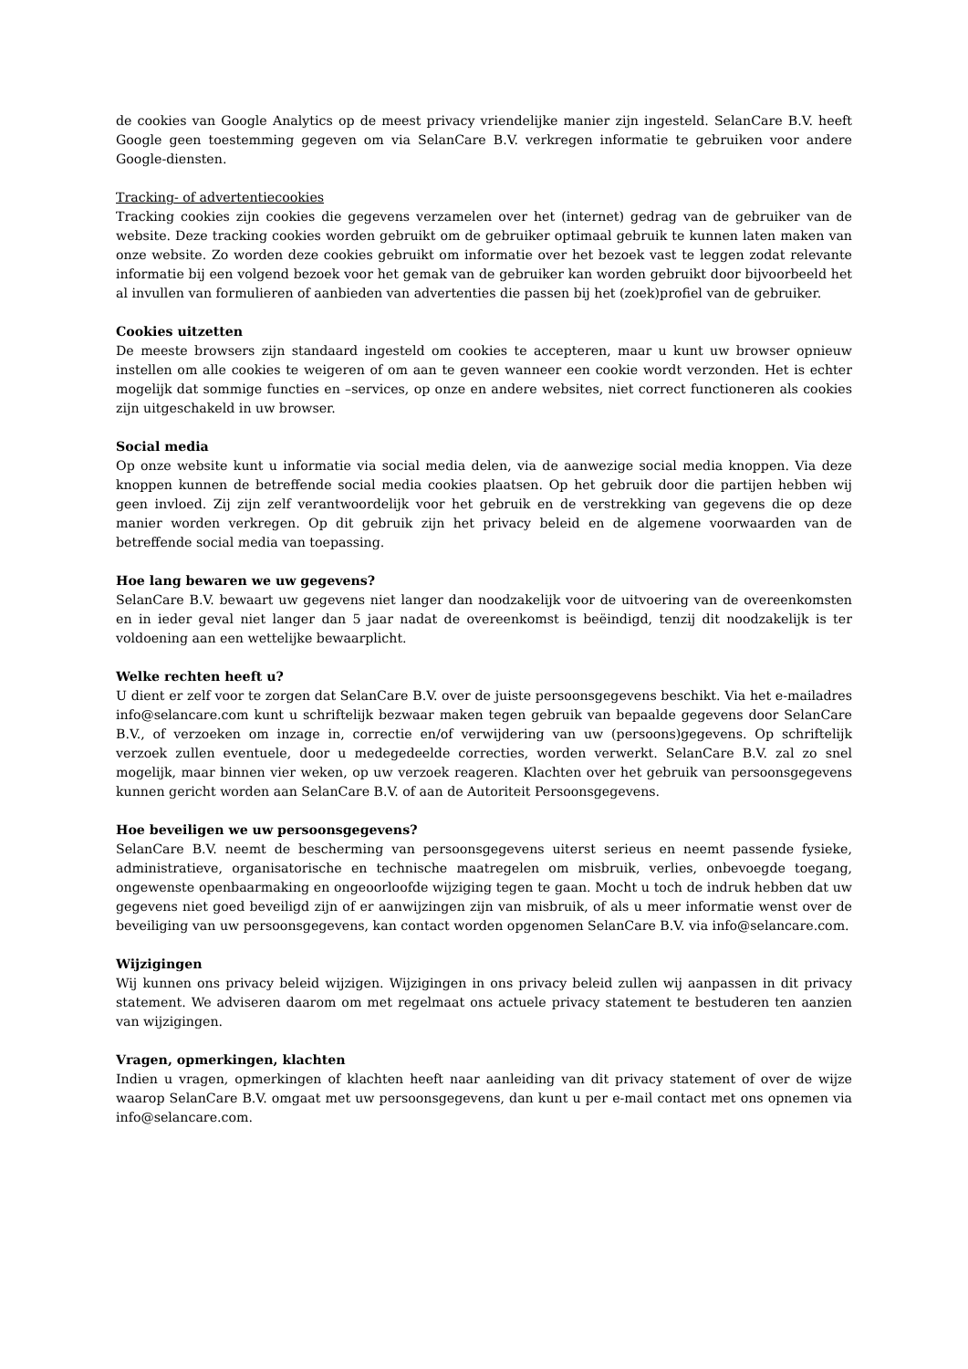de cookies van Google Analytics op de meest privacy vriendelijke manier zijn ingesteld. SelanCare B.V. heeft Google geen toestemming gegeven om via SelanCare B.V. verkregen informatie te gebruiken voor andere Google-diensten.
Tracking- of advertentiecookies
Tracking cookies zijn cookies die gegevens verzamelen over het (internet) gedrag van de gebruiker van de website. Deze tracking cookies worden gebruikt om de gebruiker optimaal gebruik te kunnen laten maken van onze website. Zo worden deze cookies gebruikt om informatie over het bezoek vast te leggen zodat relevante informatie bij een volgend bezoek voor het gemak van de gebruiker kan worden gebruikt door bijvoorbeeld het al invullen van formulieren of aanbieden van advertenties die passen bij het (zoek)profiel van de gebruiker.
Cookies uitzetten
De meeste browsers zijn standaard ingesteld om cookies te accepteren, maar u kunt uw browser opnieuw instellen om alle cookies te weigeren of om aan te geven wanneer een cookie wordt verzonden. Het is echter mogelijk dat sommige functies en –services, op onze en andere websites, niet correct functioneren als cookies zijn uitgeschakeld in uw browser.
Social media
Op onze website kunt u informatie via social media delen, via de aanwezige social media knoppen. Via deze knoppen kunnen de betreffende social media cookies plaatsen. Op het gebruik door die partijen hebben wij geen invloed. Zij zijn zelf verantwoordelijk voor het gebruik en de verstrekking van gegevens die op deze manier worden verkregen. Op dit gebruik zijn het privacy beleid en de algemene voorwaarden van de betreffende social media van toepassing.
Hoe lang bewaren we uw gegevens?
SelanCare B.V. bewaart uw gegevens niet langer dan noodzakelijk voor de uitvoering van de overeenkomsten en in ieder geval niet langer dan 5 jaar nadat de overeenkomst is beëindigd, tenzij dit noodzakelijk is ter voldoening aan een wettelijke bewaarplicht.
Welke rechten heeft u?
U dient er zelf voor te zorgen dat SelanCare B.V. over de juiste persoonsgegevens beschikt. Via het e-mailadres info@selancare.com kunt u schriftelijk bezwaar maken tegen gebruik van bepaalde gegevens door SelanCare B.V., of verzoeken om inzage in, correctie en/of verwijdering van uw (persoons)gegevens. Op schriftelijk verzoek zullen eventuele, door u medegedeelde correcties, worden verwerkt. SelanCare B.V. zal zo snel mogelijk, maar binnen vier weken, op uw verzoek reageren. Klachten over het gebruik van persoonsgegevens kunnen gericht worden aan SelanCare B.V. of aan de Autoriteit Persoonsgegevens.
Hoe beveiligen we uw persoonsgegevens?
SelanCare B.V. neemt de bescherming van persoonsgegevens uiterst serieus en neemt passende fysieke, administratieve, organisatorische en technische maatregelen om misbruik, verlies, onbevoegde toegang, ongewenste openbaarmaking en ongeoorloofde wijziging tegen te gaan. Mocht u toch de indruk hebben dat uw gegevens niet goed beveiligd zijn of er aanwijzingen zijn van misbruik, of als u meer informatie wenst over de beveiliging van uw persoonsgegevens, kan contact worden opgenomen SelanCare B.V. via info@selancare.com.
Wijzigingen
Wij kunnen ons privacy beleid wijzigen. Wijzigingen in ons privacy beleid zullen wij aanpassen in dit privacy statement. We adviseren daarom om met regelmaat ons actuele privacy statement te bestuderen ten aanzien van wijzigingen.
Vragen, opmerkingen, klachten
Indien u vragen, opmerkingen of klachten heeft naar aanleiding van dit privacy statement of over de wijze waarop SelanCare B.V. omgaat met uw persoonsgegevens, dan kunt u per e-mail contact met ons opnemen via info@selancare.com.